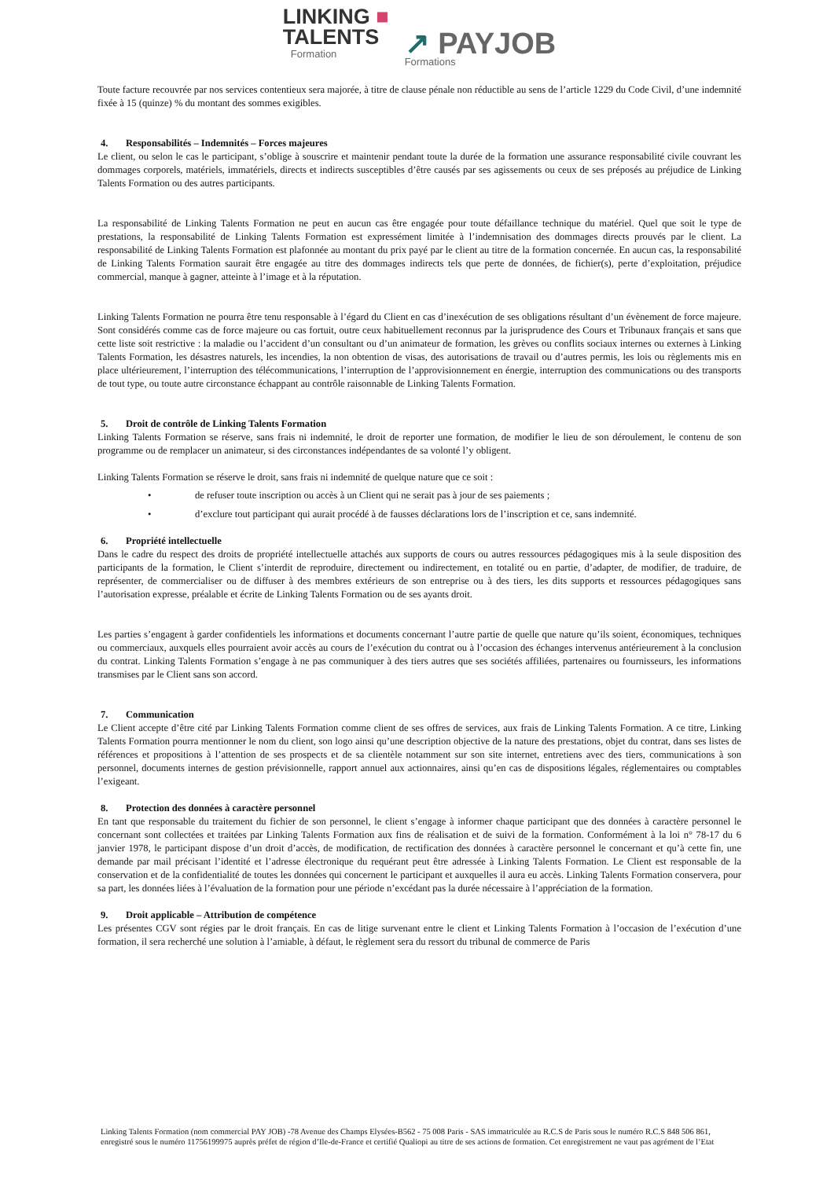LINKING ■
TALENTS
Formation
↗ PAYJOB
Formations
Toute facture recouvrée par nos services contentieux sera majorée, à titre de clause pénale non réductible au sens de l’article 1229 du Code Civil, d’une indemnité fixée à 15 (quinze) % du montant des sommes exigibles.
4. Responsabilités – Indemnités – Forces majeures
Le client, ou selon le cas le participant, s’oblige à souscrire et maintenir pendant toute la durée de la formation une assurance responsabilité civile couvrant les dommages corporels, matériels, immatériels, directs et indirects susceptibles d’être causés par ses agissements ou ceux de ses préposés au préjudice de Linking Talents Formation ou des autres participants.
La responsabilité de Linking Talents Formation ne peut en aucun cas être engagée pour toute défaillance technique du matériel. Quel que soit le type de prestations, la responsabilité de Linking Talents Formation est expressément limitée à l’indemnisation des dommages directs prouvés par le client. La responsabilité de Linking Talents Formation est plafonnée au montant du prix payé par le client au titre de la formation concernée. En aucun cas, la responsabilité de Linking Talents Formation saurait être engagée au titre des dommages indirects tels que perte de données, de fichier(s), perte d’exploitation, préjudice commercial, manque à gagner, atteinte à l’image et à la réputation.
Linking Talents Formation ne pourra être tenu responsable à l’égard du Client en cas d’inexécution de ses obligations résultant d’un évènement de force majeure. Sont considérés comme cas de force majeure ou cas fortuit, outre ceux habituellement reconnus par la jurisprudence des Cours et Tribunaux français et sans que cette liste soit restrictive : la maladie ou l’accident d’un consultant ou d’un animateur de formation, les grèves ou conflits sociaux internes ou externes à Linking Talents Formation, les désastres naturels, les incendies, la non obtention de visas, des autorisations de travail ou d’autres permis, les lois ou règlements mis en place ultérieurement, l’interruption des télécommunications, l’interruption de l’approvisionnement en énergie, interruption des communications ou des transports de tout type, ou toute autre circonstance échappant au contrôle raisonnable de Linking Talents Formation.
5. Droit de contrôle de Linking Talents Formation
Linking Talents Formation se réserve, sans frais ni indemnité, le droit de reporter une formation, de modifier le lieu de son déroulement, le contenu de son programme ou de remplacer un animateur, si des circonstances indépendantes de sa volonté l’y obligent.
Linking Talents Formation se réserve le droit, sans frais ni indemnité de quelque nature que ce soit :
• de refuser toute inscription ou accès à un Client qui ne serait pas à jour de ses paiements ;
• d’exclure tout participant qui aurait procédé à de fausses déclarations lors de l’inscription et ce, sans indemnité.
6. Propriété intellectuelle
Dans le cadre du respect des droits de propriété intellectuelle attachés aux supports de cours ou autres ressources pédagogiques mis à la seule disposition des participants de la formation, le Client s’interdit de reproduire, directement ou indirectement, en totalité ou en partie, d’adapter, de modifier, de traduire, de représenter, de commercialiser ou de diffuser à des membres extérieurs de son entreprise ou à des tiers, les dits supports et ressources pédagogiques sans l’autorisation expresse, préalable et écrite de Linking Talents Formation ou de ses ayants droit.
Les parties s’engagent à garder confidentiels les informations et documents concernant l’autre partie de quelle que nature qu’ils soient, économiques, techniques ou commerciaux, auxquels elles pourraient avoir accès au cours de l’exécution du contrat ou à l’occasion des échanges intervenus antérieurement à la conclusion du contrat. Linking Talents Formation s’engage à ne pas communiquer à des tiers autres que ses sociétés affiliées, partenaires ou fournisseurs, les informations transmises par le Client sans son accord.
7. Communication
Le Client accepte d’être cité par Linking Talents Formation comme client de ses offres de services, aux frais de Linking Talents Formation. A ce titre, Linking Talents Formation pourra mentionner le nom du client, son logo ainsi qu’une description objective de la nature des prestations, objet du contrat, dans ses listes de références et propositions à l’attention de ses prospects et de sa clientèle notamment sur son site internet, entretiens avec des tiers, communications à son personnel, documents internes de gestion prévisionnelle, rapport annuel aux actionnaires, ainsi qu’en cas de dispositions légales, réglementaires ou comptables l’exigeant.
8. Protection des données à caractère personnel
En tant que responsable du traitement du fichier de son personnel, le client s’engage à informer chaque participant que des données à caractère personnel le concernant sont collectées et traitées par Linking Talents Formation aux fins de réalisation et de suivi de la formation. Conformément à la loi n° 78-17 du 6 janvier 1978, le participant dispose d’un droit d’accès, de modification, de rectification des données à caractère personnel le concernant et qu’à cette fin, une demande par mail précisant l’identité et l’adresse électronique du requérant peut être adressée à Linking Talents Formation. Le Client est responsable de la conservation et de la confidentialité de toutes les données qui concernent le participant et auxquelles il aura eu accès. Linking Talents Formation conservera, pour sa part, les données liées à l’évaluation de la formation pour une période n’excédant pas la durée nécessaire à l’appréciation de la formation.
9. Droit applicable – Attribution de compétence
Les présentes CGV sont régies par le droit français. En cas de litige survenant entre le client et Linking Talents Formation à l’occasion de l’exécution d’une formation, il sera recherché une solution à l’amiable, à défaut, le règlement sera du ressort du tribunal de commerce de Paris
Linking Talents Formation (nom commercial PAY JOB) -78 Avenue des Champs Elysées-B562 - 75 008 Paris - SAS immatriculée au R.C.S de Paris sous le numéro R.C.S 848 506 861, enregistré sous le numéro 11756199975 auprès préfet de région d’Ile-de-France et certifié Qualiopi au titre de ses actions de formation. Cet enregistrement ne vaut pas agrément de l’Etat